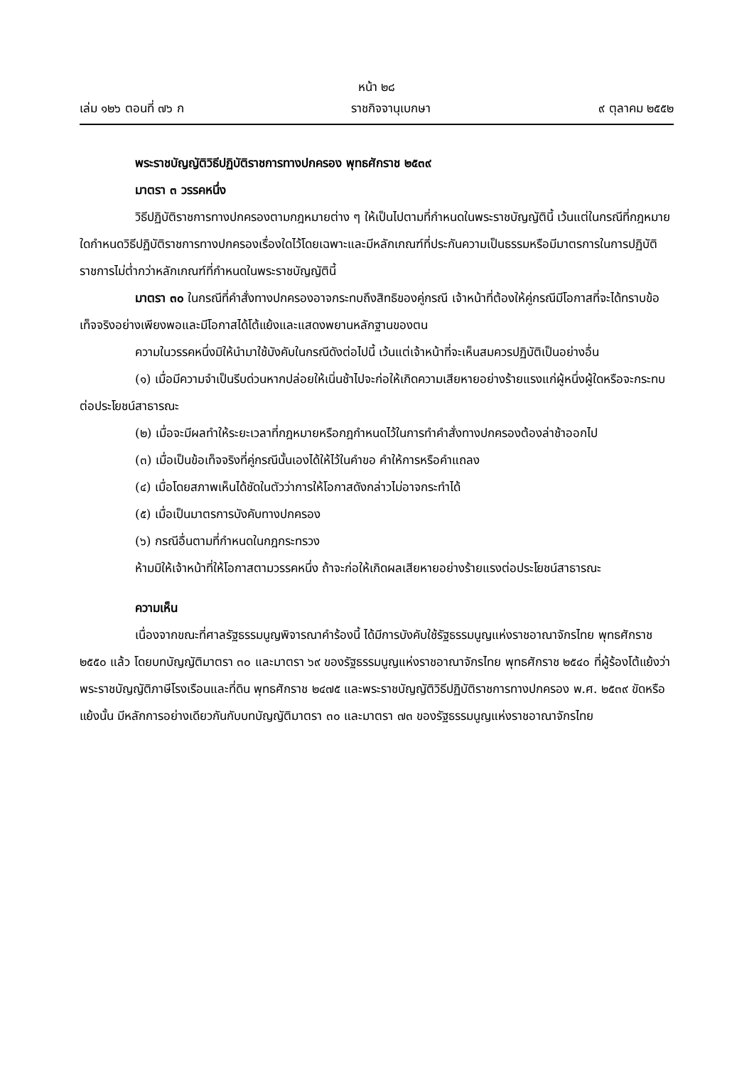หน้า ๒๘
เล่ม ๑๒๖ ตอนที่ ๗๖ ก ราชกิจจานุเบกษา ๙ ตุลาคม ๒๕๕๒
พระราชบัญญัติวิธีปฏิบัติราชการทางปกครอง พุทธศักราช ๒๕๓๙
มาตรา ๓ วรรคหนึ่ง
วิธีปฏิบัติราชการทางปกครองตามกฎหมายต่าง ๆ ให้เป็นไปตามที่กำหนดในพระราชบัญญัตินี้ เว้นแต่ในกรณีที่กฎหมายใดกำหนดวิธีปฏิบัติราชการทางปกครองเรื่องใดไว้โดยเฉพาะและมีหลักเกณฑ์ที่ประกันความเป็นธรรมหรือมีมาตรการในการปฏิบัติราชการไม่ต่ำกว่าหลักเกณฑ์ที่กำหนดในพระราชบัญญัตินี้
มาตรา ๓๐ ในกรณีที่คำสั่งทางปกครองอาจกระทบถึงสิทธิของคู่กรณี เจ้าหน้าที่ต้องให้คู่กรณีมีโอกาสที่จะได้ทราบข้อเท็จจริงอย่างเพียงพอและมีโอกาสได้โต้แย้งและแสดงพยานหลักฐานของตน
ความในวรรคหนึ่งมิให้นำมาใช้บังคับในกรณีดังต่อไปนี้ เว้นแต่เจ้าหน้าที่จะเห็นสมควรปฏิบัติเป็นอย่างอื่น
(๑) เมื่อมีความจำเป็นรีบด่วนหากปล่อยให้เนิ่นช้าไปจะก่อให้เกิดความเสียหายอย่างร้ายแรงแก่ผู้หนึ่งผู้ใดหรือจะกระทบต่อประโยชน์สาธารณะ
(๒) เมื่อจะมีผลทำให้ระยะเวลาที่กฎหมายหรือกฎกำหนดไว้ในการทำคำสั่งทางปกครองต้องล่าช้าออกไป
(๓) เมื่อเป็นข้อเท็จจริงที่คู่กรณีนั้นเองได้ให้ไว้ในคำขอ คำให้การหรือคำแถลง
(๔) เมื่อโดยสภาพเห็นได้ชัดในตัวว่าการให้โอกาสดังกล่าวไม่อาจกระทำได้
(๕) เมื่อเป็นมาตรการบังคับทางปกครอง
(๖) กรณีอื่นตามที่กำหนดในกฎกระทรวง
ห้ามมิให้เจ้าหน้าที่ให้โอกาสตามวรรคหนึ่ง ถ้าจะก่อให้เกิดผลเสียหายอย่างร้ายแรงต่อประโยชน์สาธารณะ
ความเห็น
เนื่องจากขณะที่ศาลรัฐธรรมนูญพิจารณาคำร้องนี้ ได้มีการบังคับใช้รัฐธรรมนูญแห่งราชอาณาจักรไทย พุทธศักราช ๒๕๕๐ แล้ว โดยบทบัญญัติมาตรา ๓๐ และมาตรา ๖๙ ของรัฐธรรมนูญแห่งราชอาณาจักรไทย พุทธศักราช ๒๕๔๐ ที่ผู้ร้องโต้แย้งว่าพระราชบัญญัติภาษีโรงเรือนและที่ดิน พุทธศักราช ๒๔๗๕ และพระราชบัญญัติวิธีปฏิบัติราชการทางปกครอง พ.ศ. ๒๕๓๙ ขัดหรือแย้งนั้น มีหลักการอย่างเดียวกันกับบทบัญญัติมาตรา ๓๐ และมาตรา ๗๓ ของรัฐธรรมนูญแห่งราชอาณาจักรไทย